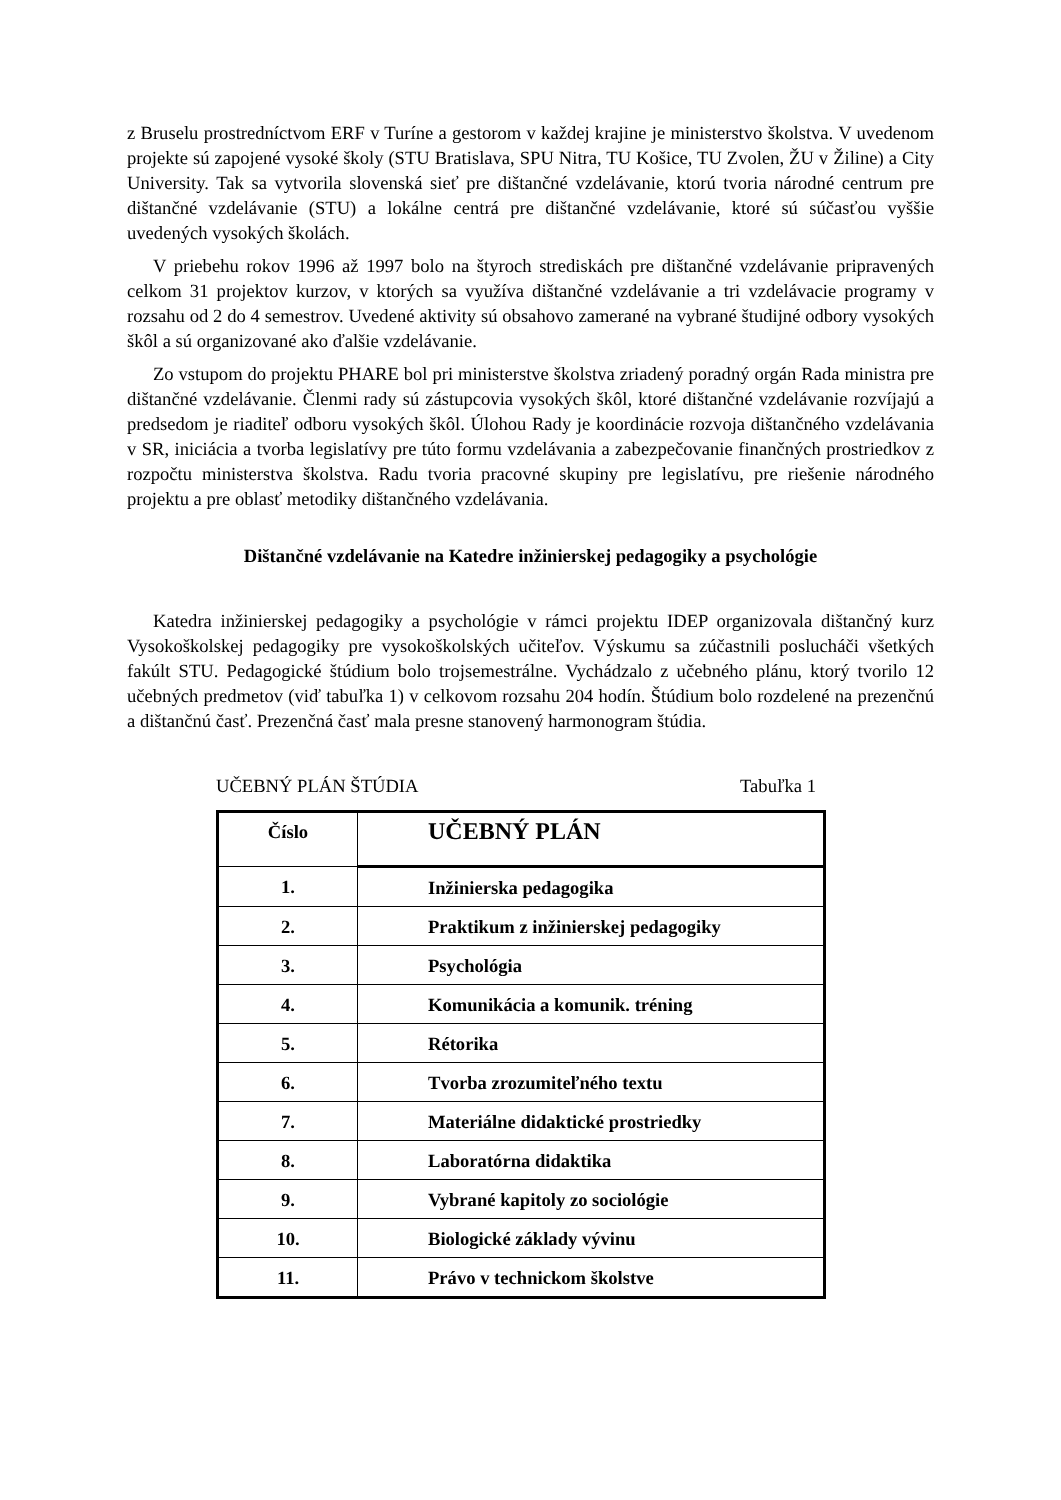z Bruselu prostredníctvom ERF v Turíne a gestorom v každej krajine je ministerstvo školstva. V uvedenom projekte sú zapojené vysoké školy (STU Bratislava, SPU Nitra, TU Košice, TU Zvolen, ŽU v Žiline) a City University. Tak sa vytvorila slovenská sieť pre dištančné vzdelávanie, ktorú tvoria národné centrum pre dištančné vzdelávanie (STU) a lokálne centrá pre dištančné vzdelávanie, ktoré sú súčasťou vyššie uvedených vysokých školách.
V priebehu rokov 1996 až 1997 bolo na štyroch strediskách pre dištančné vzdelávanie pripravených celkom 31 projektov kurzov, v ktorých sa využíva dištančné vzdelávanie a tri vzdelávacie programy v rozsahu od 2 do 4 semestrov. Uvedené aktivity sú obsahovo zamerané na vybrané študijné odbory vysokých škôl a sú organizované ako ďalšie vzdelávanie.
Zo vstupom do projektu PHARE bol pri ministerstve školstva zriadený poradný orgán Rada ministra pre dištančné vzdelávanie. Členmi rady sú zástupcovia vysokých škôl, ktoré dištančné vzdelávanie rozvíjajú a predsedom je riaditeľ odboru vysokých škôl. Úlohou Rady je koordinácie rozvoja dištančného vzdelávania v SR, iniciácia a tvorba legislatívy pre túto formu vzdelávania a zabezpečovanie finančných prostriedkov z rozpočtu ministerstva školstva. Radu tvoria pracovné skupiny pre legislatívu, pre riešenie národného projektu a pre oblasť metodiky dištančného vzdelávania.
Dištančné vzdelávanie na Katedre inžinierskej pedagogiky a psychológie
Katedra inžinierskej pedagogiky a psychológie v rámci projektu IDEP organizovala dištančný kurz Vysokoškolskej pedagogiky pre vysokoškolských učiteľov. Výskumu sa zúčastnili poslucháči všetkých fakúlt STU. Pedagogické štúdium bolo trojsemestrálne. Vychádzalo z učebného plánu, ktorý tvorilo 12 učebných predmetov (viď tabuľka 1) v celkovom rozsahu 204 hodín. Štúdium bolo rozdelené na prezenčnú a dištančnú časť. Prezenčná časť mala presne stanovený harmonogram štúdia.
UČEBNÝ PLÁN ŠTÚDIA Tabuľka 1
| Číslo | UČEBNÝ PLÁN |
| --- | --- |
| 1. | Inžinierska pedagogika |
| 2. | Praktikum z inžinierskej pedagogiky |
| 3. | Psychológia |
| 4. | Komunikácia a komunik. tréning |
| 5. | Rétorika |
| 6. | Tvorba zrozumiteľného textu |
| 7. | Materiálne didaktické prostriedky |
| 8. | Laboratórna didaktika |
| 9. | Vybrané kapitoly zo sociológie |
| 10. | Biologické základy vývinu |
| 11. | Právo v technickom školstve |